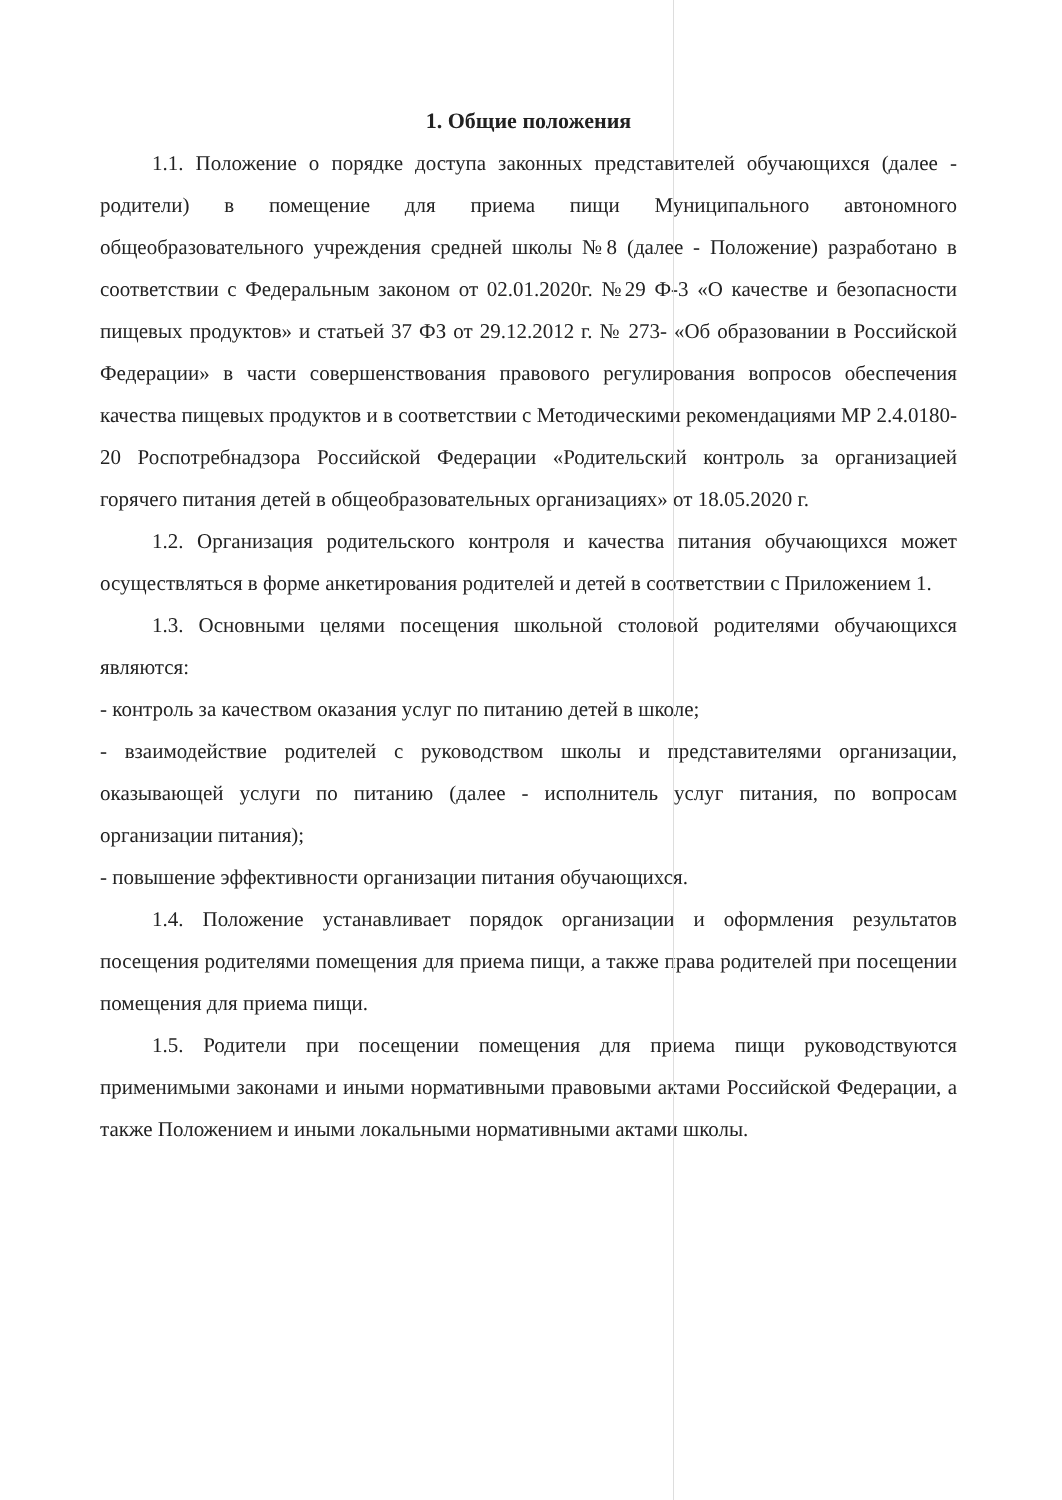1. Общие положения
1.1. Положение о порядке доступа законных представителей обучающихся (далее - родители) в помещение для приема пищи Муниципального автономного общеобразовательного учреждения средней школы №8 (далее - Положение) разработано в соответствии с Федеральным законом от 02.01.2020г. №29 Ф-3 «О качестве и безопасности пищевых продуктов» и статьей 37 ФЗ от 29.12.2012 г. № 273- «Об образовании в Российской Федерации» в части совершенствования правового регулирования вопросов обеспечения качества пищевых продуктов и в соответствии с Методическими рекомендациями МР 2.4.0180-20 Роспотребнадзора Российской Федерации «Родительский контроль за организацией горячего питания детей в общеобразовательных организациях» от 18.05.2020 г.
1.2. Организация родительского контроля и качества питания обучающихся может осуществляться в форме анкетирования родителей и детей в соответствии с Приложением 1.
1.3. Основными целями посещения школьной столовой родителями обучающихся являются:
- контроль за качеством оказания услуг по питанию детей в школе;
- взаимодействие родителей с руководством школы и представителями организации, оказывающей услуги по питанию (далее - исполнитель услуг питания, по вопросам организации питания);
- повышение эффективности организации питания обучающихся.
1.4. Положение устанавливает порядок организации и оформления результатов посещения родителями помещения для приема пищи, а также права родителей при посещении помещения для приема пищи.
1.5. Родители при посещении помещения для приема пищи руководствуются применимыми законами и иными нормативными правовыми актами Российской Федерации, а также Положением и иными локальными нормативными актами школы.